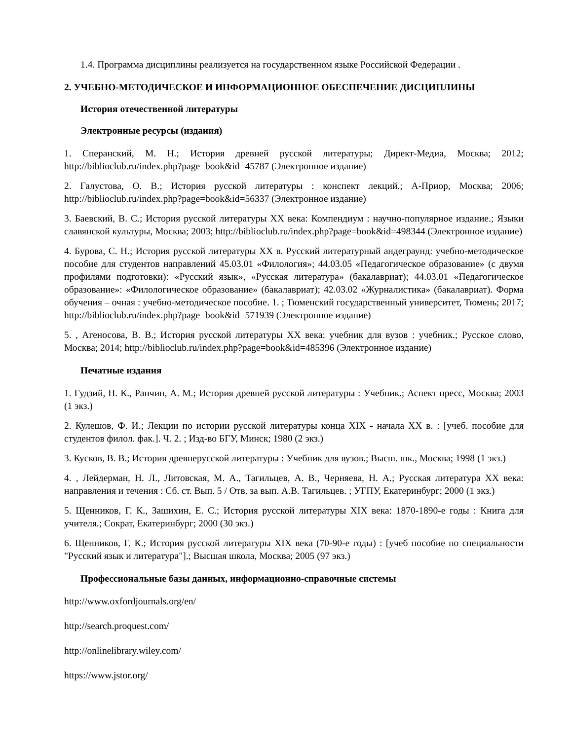1.4. Программа дисциплины реализуется на государственном языке Российской Федерации .
2. УЧЕБНО-МЕТОДИЧЕСКОЕ И ИНФОРМАЦИОННОЕ ОБЕСПЕЧЕНИЕ ДИСЦИПЛИНЫ
История отечественной литературы
Электронные ресурсы (издания)
1. Сперанский, М. Н.; История древней русской литературы; Директ-Медиа, Москва; 2012; http://biblioclub.ru/index.php?page=book&id=45787 (Электронное издание)
2. Галустова, О. В.; История русской литературы : конспект лекций.; А-Приор, Москва; 2006; http://biblioclub.ru/index.php?page=book&id=56337 (Электронное издание)
3. Баевский, В. С.; История русской литературы XX века: Компендиум : научно-популярное издание.; Языки славянской культуры, Москва; 2003; http://biblioclub.ru/index.php?page=book&id=498344 (Электронное издание)
4. Бурова, С. Н.; История русской литературы XX в. Русский литературный андеграунд: учебно-методическое пособие для студентов направлений 45.03.01 «Филология»; 44.03.05 «Педагогическое образование» (с двумя профилями подготовки): «Русский язык», «Русская литература» (бакалавриат); 44.03.01 «Педагогическое образование»: «Филологическое образование» (бакалавриат); 42.03.02 «Журналистика» (бакалавриат). Форма обучения – очная : учебно-методическое пособие. 1. ; Тюменский государственный университет, Тюмень; 2017; http://biblioclub.ru/index.php?page=book&id=571939 (Электронное издание)
5. , Агеносова, В. В.; История русской литературы XX века: учебник для вузов : учебник.; Русское слово, Москва; 2014; http://biblioclub.ru/index.php?page=book&id=485396 (Электронное издание)
Печатные издания
1. Гудзий, Н. К., Ранчин, А. М.; История древней русской литературы : Учебник.; Аспект пресс, Москва; 2003 (1 экз.)
2. Кулешов, Ф. И.; Лекции по истории русской литературы конца XIX - начала XX в. : [учеб. пособие для студентов филол. фак.]. Ч. 2. ; Изд-во БГУ, Минск; 1980 (2 экз.)
3. Кусков, В. В.; История древнерусской литературы : Учебник для вузов.; Высш. шк., Москва; 1998 (1 экз.)
4. , Лейдерман, Н. Л., Литовская, М. А., Тагильцев, А. В., Черняева, Н. А.; Русская литература XX века: направления и течения : Сб. ст. Вып. 5 / Отв. за вып. А.В. Тагильцев. ; УГПУ, Екатеринбург; 2000 (1 экз.)
5. Щенников, Г. К., Зашихин, Е. С.; История русской литературы XIX века: 1870-1890-е годы : Книга для учителя.; Сократ, Екатеринбург; 2000 (30 экз.)
6. Щенников, Г. К.; История русской литературы XIX века (70-90-е годы) : [учеб пособие по специальности "Русский язык и литература"].; Высшая школа, Москва; 2005 (97 экз.)
Профессиональные базы данных, информационно-справочные системы
http://www.oxfordjournals.org/en/
http://search.proquest.com/
http://onlinelibrary.wiley.com/
https://www.jstor.org/